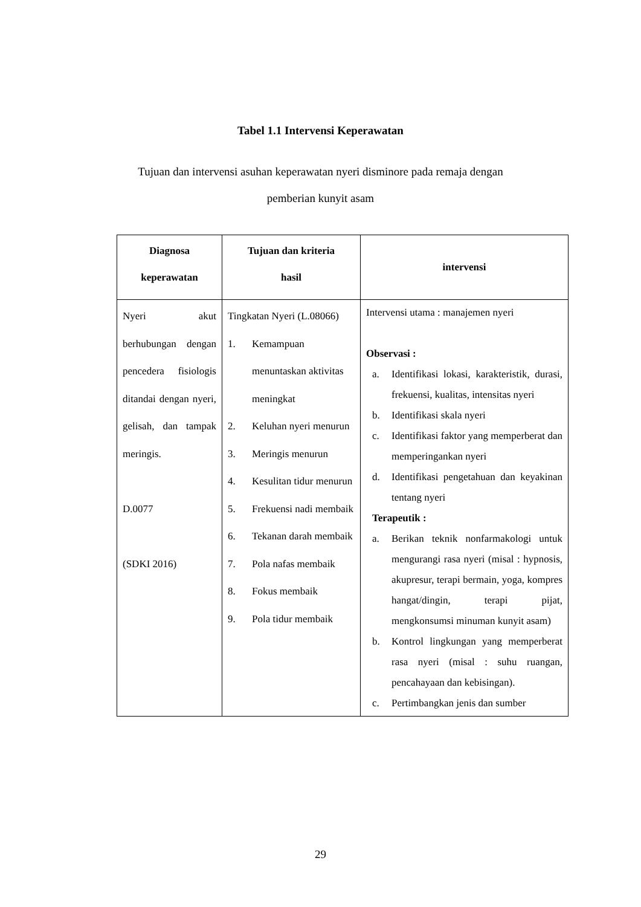Tabel 1.1 Intervensi Keperawatan
Tujuan dan intervensi asuhan keperawatan nyeri disminore pada remaja dengan
pemberian kunyit asam
| Diagnosa keperawatan | Tujuan dan kriteria hasil | intervensi |
| --- | --- | --- |
| Nyeri akut berhubungan dengan pencedera fisiologis ditandai dengan nyeri, gelisah, dan tampak meringis. D.0077 (SDKI 2016) | Tingkatan Nyeri (L.08066) 1. Kemampuan menuntaskan aktivitas meningkat 2. Keluhan nyeri menurun 3. Meringis menurun 4. Kesulitan tidur menurun 5. Frekuensi nadi membaik 6. Tekanan darah membaik 7. Pola nafas membaik 8. Fokus membaik 9. Pola tidur membaik | Intervensi utama : manajemen nyeri Observasi : a. Identifikasi lokasi, karakteristik, durasi, frekuensi, kualitas, intensitas nyeri b. Identifikasi skala nyeri c. Identifikasi faktor yang memperberat dan memperingankan nyeri d. Identifikasi pengetahuan dan keyakinan tentang nyeri Terapeutik : a. Berikan teknik nonfarmakologi untuk mengurangi rasa nyeri (misal : hypnosis, akupresur, terapi bermain, yoga, kompres hangat/dingin, terapi pijat, mengkonsumsi minuman kunyit asam) b. Kontrol lingkungan yang memperberat rasa nyeri (misal : suhu ruangan, pencahayaan dan kebisingan). c. Pertimbangkan jenis dan sumber |
29